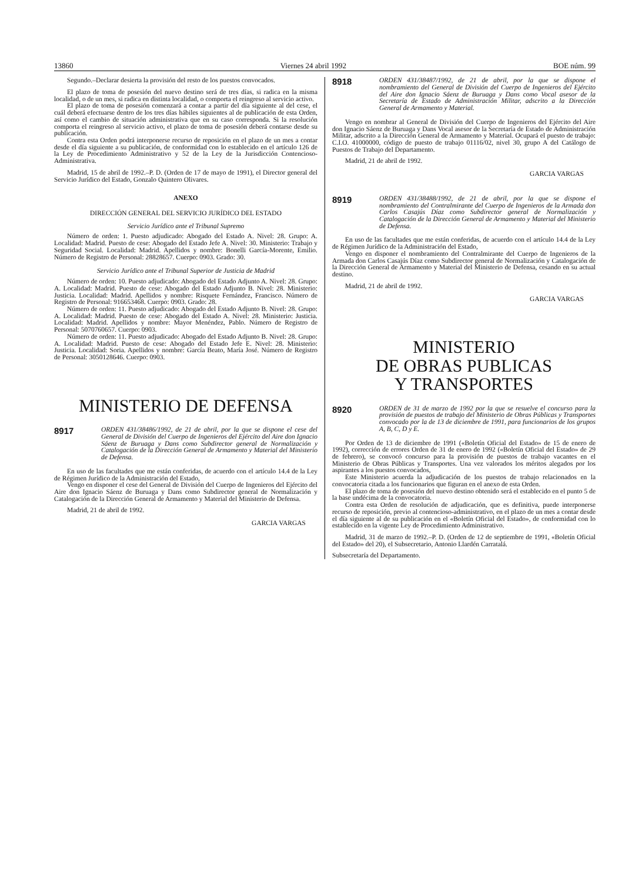13860 Viernes 24 abril 1992 BOE núm. 99
Segundo.–Declarar desierta la provisión del resto de los puestos convocados.
El plazo de toma de posesión del nuevo destino será de tres días, si radica en la misma localidad, o de un mes, si radica en distinta localidad, o comporta el reingreso al servicio activo.
El plazo de toma de posesión comenzará a contar a partir del día siguiente al del cese, el cuál deberá efectuarse dentro de los tres días hábiles siguientes al de publicación de esta Orden, así como el cambio de situación administrativa que en su caso corresponda. Si la resolución comporta el reingreso al servicio activo, el plazo de toma de posesión deberá contarse desde su publicación.
Contra esta Orden podrá interponerse recurso de reposición en el plazo de un mes a contar desde el día siguiente a su publicación, de conformidad con lo establecido en el artículo 126 de la Ley de Procedimiento Administrativo y 52 de la Ley de la Jurisdicción Contencioso-Administrativa.
Madrid, 15 de abril de 1992.–P. D. (Orden de 17 de mayo de 1991), el Director general del Servicio Jurídico del Estado, Gonzalo Quintero Olivares.
ANEXO
DIRECCIÓN GENERAL DEL SERVICIO JURÍDICO DEL ESTADO
Servicio Jurídico ante el Tribunal Supremo
Número de orden: 1. Puesto adjudicado: Abogado del Estado A. Nivel: 28. Grupo: A. Localidad: Madrid. Puesto de cese: Abogado del Estado Jefe A. Nivel: 30. Ministerio: Trabajo y Seguridad Social. Localidad: Madrid. Apellidos y nombre: Bonelli García-Morente, Emilio. Número de Registro de Personal: 28828657. Cuerpo: 0903. Grado: 30.
Servicio Jurídico ante el Tribunal Superior de Justicia de Madrid
Número de orden: 10. Puesto adjudicado: Abogado del Estado Adjunto A. Nivel: 28. Grupo: A. Localidad: Madrid. Puesto de cese: Abogado del Estado Adjunto B. Nivel: 28. Ministerio: Justicia. Localidad: Madrid. Apellidos y nombre: Risquete Fernández, Francisco. Número de Registro de Personal: 916653468. Cuerpo: 0903. Grado: 28.
Número de orden: 11. Puesto adjudicado: Abogado del Estado Adjunto B. Nivel: 28. Grupo: A. Localidad: Madrid. Puesto de cese: Abogado del Estado A. Nivel: 28. Ministerio: Justicia. Localidad: Madrid. Apellidos y nombre: Mayor Menéndez, Pablo. Número de Registro de Personal: 5070760657. Cuerpo: 0903.
Número de orden: 11. Puesto adjudicado: Abogado del Estado Adjunto B. Nivel: 28. Grupo: A. Localidad: Madrid. Puesto de cese: Abogado del Estado Jefe E. Nivel: 28. Ministerio: Justicia. Localidad: Soria. Apellidos y nombre: García Beato, María José. Número de Registro de Personal: 3050128646. Cuerpo: 0903.
MINISTERIO DE DEFENSA
8917
ORDEN 431/38486/1992, de 21 de abril, por la que se dispone el cese del General de División del Cuerpo de Ingenieros del Ejército del Aire don Ignacio Sáenz de Buruaga y Dans como Subdirector general de Normalización y Catalogación de la Dirección General de Armamento y Material del Ministerio de Defensa.
En uso de las facultades que me están conferidas, de acuerdo con el artículo 14.4 de la Ley de Régimen Jurídico de la Administración del Estado,
Vengo en disponer el cese del General de División del Cuerpo de Ingenieros del Ejército del Aire don Ignacio Sáenz de Buruaga y Dans como Subdirector general de Normalización y Catalogación de la Dirección General de Armamento y Material del Ministerio de Defensa.
Madrid, 21 de abril de 1992.
GARCIA VARGAS
8918
ORDEN 431/38487/1992, de 21 de abril, por la que se dispone el nombramiento del General de División del Cuerpo de Ingenieros del Ejército del Aire don Ignacio Sáenz de Buruaga y Dans como Vocal asesor de la Secretaría de Estado de Administración Militar, adscrito a la Dirección General de Armamento y Material.
Vengo en nombrar al General de División del Cuerpo de Ingenieros del Ejército del Aire don Ignacio Sáenz de Buruaga y Dans Vocal asesor de la Secretaría de Estado de Administración Militar, adscrito a la Dirección General de Armamento y Material. Ocupará el puesto de trabajo: C.I.O. 41000000, código de puesto de trabajo 01116/02, nivel 30, grupo A del Catálogo de Puestos de Trabajo del Departamento.
Madrid, 21 de abril de 1992.
GARCIA VARGAS
8919
ORDEN 431/38488/1992, de 21 de abril, por la que se dispone el nombramiento del Contralmirante del Cuerpo de Ingenieros de la Armada don Carlos Casajús Díaz como Subdirector general de Normalización y Catalogación de la Dirección General de Armamento y Material del Ministerio de Defensa.
En uso de las facultades que me están conferidas, de acuerdo con el artículo 14.4 de la Ley de Régimen Jurídico de la Administración del Estado,
Vengo en disponer el nombramiento del Contralmirante del Cuerpo de Ingenieros de la Armada don Carlos Casajús Díaz como Subdirector general de Normalización y Catalogación de la Dirección General de Armamento y Material del Ministerio de Defensa, cesando en su actual destino.
Madrid, 21 de abril de 1992.
GARCIA VARGAS
MINISTERIO
DE OBRAS PUBLICAS
Y TRANSPORTES
8920
ORDEN de 31 de marzo de 1992 por la que se resuelve el concurso para la provisión de puestos de trabajo del Ministerio de Obras Públicas y Transportes convocado por la de 13 de diciembre de 1991, para funcionarios de los grupos A, B, C, D y E.
Por Orden de 13 de diciembre de 1991 («Boletín Oficial del Estado» de 15 de enero de 1992), corrección de errores Orden de 31 de enero de 1992 («Boletín Oficial del Estado» de 29 de febrero), se convocó concurso para la provisión de puestos de trabajo vacantes en el Ministerio de Obras Públicas y Transportes. Una vez valorados los méritos alegados por los aspirantes a los puestos convocados,
Este Ministerio acuerda la adjudicación de los puestos de trabajo relacionados en la convocatoria citada a los funcionarios que figuran en el anexo de esta Orden.
El plazo de toma de posesión del nuevo destino obtenido será el establecido en el punto 5 de la base undécima de la convocatoria.
Contra esta Orden de resolución de adjudicación, que es definitiva, puede interponerse recurso de reposición, previo al contencioso-administrativo, en el plazo de un mes a contar desde el día siguiente al de su publicación en el «Boletín Oficial del Estado», de conformidad con lo establecido en la vigente Ley de Procedimiento Administrativo.
Madrid, 31 de marzo de 1992.–P. D. (Orden de 12 de septiembre de 1991, «Boletín Oficial del Estado» del 20), el Subsecretario, Antonio Llardén Carratalá.
Subsecretaría del Departamento.